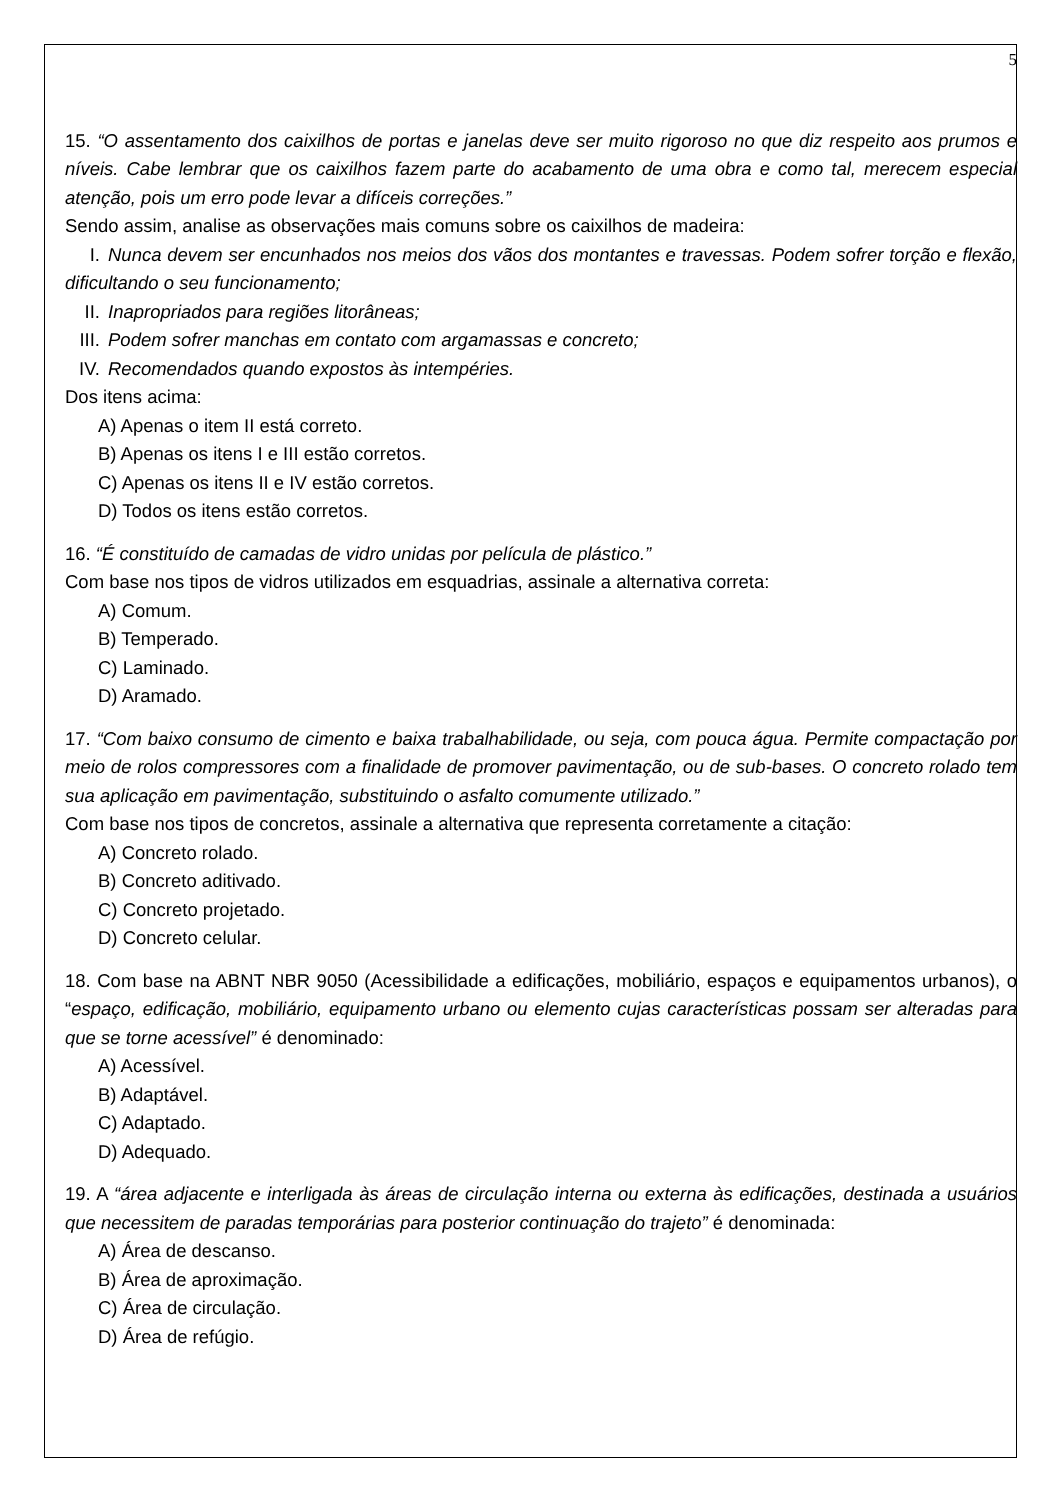5
15. “O assentamento dos caixilhos de portas e janelas deve ser muito rigoroso no que diz respeito aos prumos e níveis. Cabe lembrar que os caixilhos fazem parte do acabamento de uma obra e como tal, merecem especial atenção, pois um erro pode levar a difíceis correções.”
Sendo assim, analise as observações mais comuns sobre os caixilhos de madeira:
I. Nunca devem ser encunhados nos meios dos vãos dos montantes e travessas. Podem sofrer torção e flexão, dificultando o seu funcionamento;
II. Inapropriados para regiões litorâneas;
III. Podem sofrer manchas em contato com argamassas e concreto;
IV. Recomendados quando expostos às intempéries.
Dos itens acima:
A) Apenas o item II está correto.
B) Apenas os itens I e III estão corretos.
C) Apenas os itens II e IV estão corretos.
D) Todos os itens estão corretos.
16. “É constituído de camadas de vidro unidas por película de plástico.”
Com base nos tipos de vidros utilizados em esquadrias, assinale a alternativa correta:
A) Comum.
B) Temperado.
C) Laminado.
D) Aramado.
17. “Com baixo consumo de cimento e baixa trabalhabilidade, ou seja, com pouca água. Permite compactação por meio de rolos compressores com a finalidade de promover pavimentação, ou de sub-bases. O concreto rolado tem sua aplicação em pavimentação, substituindo o asfalto comumente utilizado.”
Com base nos tipos de concretos, assinale a alternativa que representa corretamente a citação:
A) Concreto rolado.
B) Concreto aditivado.
C) Concreto projetado.
D) Concreto celular.
18. Com base na ABNT NBR 9050 (Acessibilidade a edificações, mobiliário, espaços e equipamentos urbanos), o “espaço, edificação, mobiliário, equipamento urbano ou elemento cujas características possam ser alteradas para que se torne acessível” é denominado:
A) Acessível.
B) Adaptável.
C) Adaptado.
D) Adequado.
19. A “área adjacente e interligada às áreas de circulação interna ou externa às edificações, destinada a usuários que necessitem de paradas temporárias para posterior continuação do trajeto” é denominada:
A) Área de descanso.
B) Área de aproximação.
C) Área de circulação.
D) Área de refúgio.